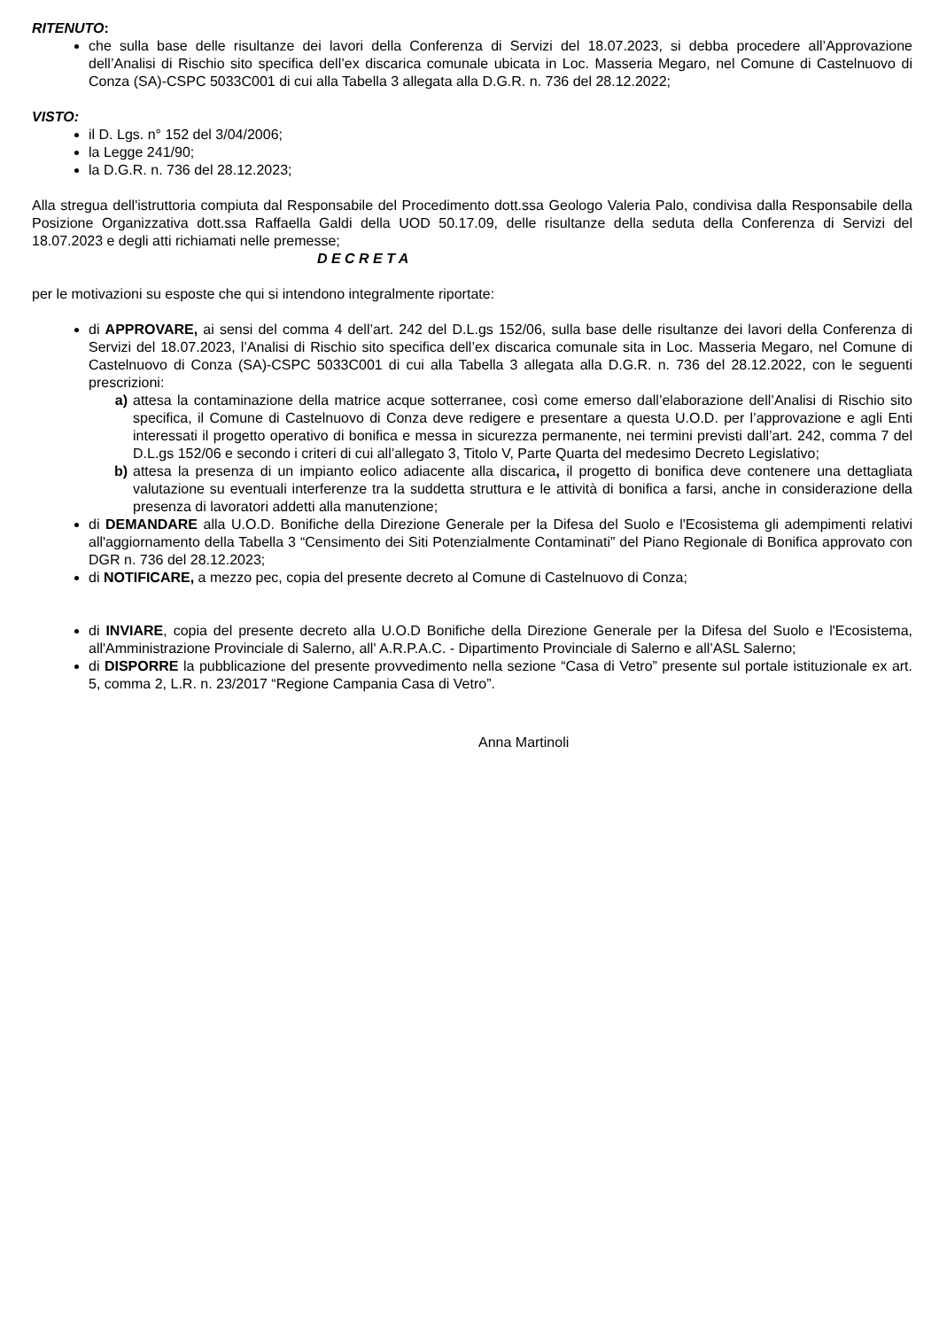RITENUTO:
che sulla base delle risultanze dei lavori della Conferenza di Servizi del 18.07.2023, si debba procedere all’Approvazione dell’Analisi di Rischio sito specifica dell’ex discarica comunale ubicata in Loc. Masseria Megaro, nel Comune di Castelnuovo di Conza (SA)-CSPC 5033C001 di cui alla Tabella 3 allegata alla D.G.R. n. 736 del 28.12.2022;
VISTO:
il D. Lgs. n° 152 del 3/04/2006;
la Legge 241/90;
la D.G.R. n. 736 del 28.12.2023;
Alla stregua dell'istruttoria compiuta dal Responsabile del Procedimento dott.ssa Geologo Valeria Palo, condivisa dalla Responsabile della Posizione Organizzativa dott.ssa Raffaella Galdi della UOD 50.17.09, delle risultanze della seduta della Conferenza di Servizi del 18.07.2023 e degli atti richiamati nelle premesse;
D E C R E T A
per le motivazioni su esposte che qui si intendono integralmente riportate:
di APPROVARE, ai sensi del comma 4 dell’art. 242 del D.L.gs 152/06, sulla base delle risultanze dei lavori della Conferenza di Servizi del 18.07.2023, l’Analisi di Rischio sito specifica dell’ex discarica comunale sita in Loc. Masseria Megaro, nel Comune di Castelnuovo di Conza (SA)-CSPC 5033C001 di cui alla Tabella 3 allegata alla D.G.R. n. 736 del 28.12.2022, con le seguenti prescrizioni:
a) attesa la contaminazione della matrice acque sotterranee, così come emerso dall’elaborazione dell’Analisi di Rischio sito specifica, il Comune di Castelnuovo di Conza deve redigere e presentare a questa U.O.D. per l’approvazione e agli Enti interessati il progetto operativo di bonifica e messa in sicurezza permanente, nei termini previsti dall’art. 242, comma 7 del D.L.gs 152/06 e secondo i criteri di cui all’allegato 3, Titolo V, Parte Quarta del medesimo Decreto Legislativo;
b) attesa la presenza di un impianto eolico adiacente alla discarica, il progetto di bonifica deve contenere una dettagliata valutazione su eventuali interferenze tra la suddetta struttura e le attività di bonifica a farsi, anche in considerazione della presenza di lavoratori addetti alla manutenzione;
di DEMANDARE alla U.O.D. Bonifiche della Direzione Generale per la Difesa del Suolo e l'Ecosistema gli adempimenti relativi all'aggiornamento della Tabella 3 “Censimento dei Siti Potenzialmente Contaminati” del Piano Regionale di Bonifica approvato con DGR n. 736 del 28.12.2023;
di NOTIFICARE, a mezzo pec, copia del presente decreto al Comune di Castelnuovo di Conza;
di INVIARE, copia del presente decreto alla U.O.D Bonifiche della Direzione Generale per la Difesa del Suolo e l'Ecosistema, all'Amministrazione Provinciale di Salerno, all' A.R.P.A.C. - Dipartimento Provinciale di Salerno e all’ASL Salerno;
di DISPORRE la pubblicazione del presente provvedimento nella sezione “Casa di Vetro” presente sul portale istituzionale ex art. 5, comma 2, L.R. n. 23/2017 “Regione Campania Casa di Vetro”.
Anna Martinoli